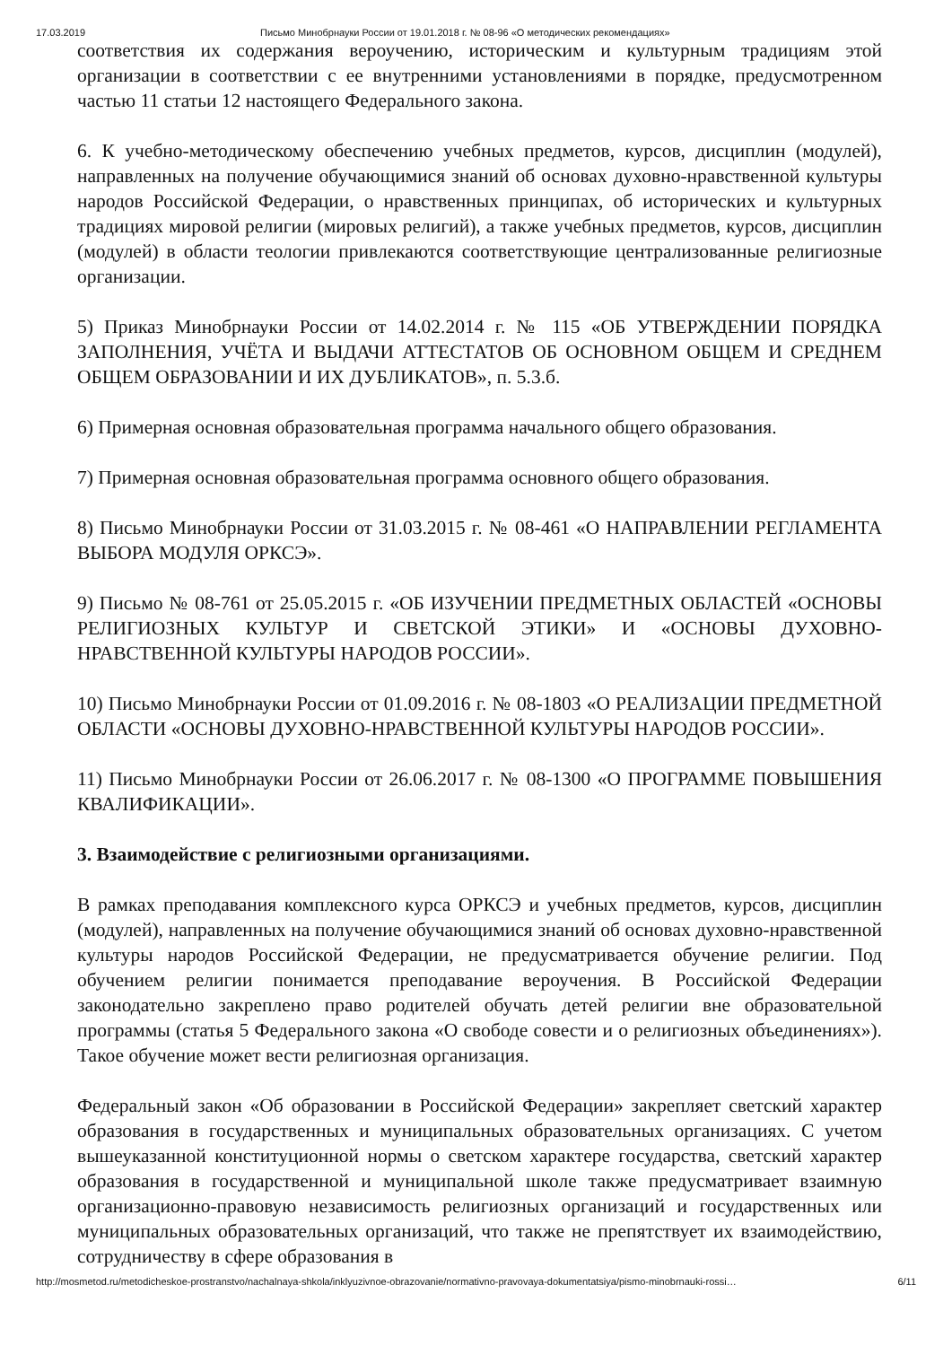17.03.2019 Письмо Минобрнауки России от 19.01.2018 г. № 08-96 «О методических рекомендациях»
соответствия их содержания вероучению, историческим и культурным традициям этой организации в соответствии с ее внутренними установлениями в порядке, предусмотренном частью 11 статьи 12 настоящего Федерального закона.
6. К учебно-методическому обеспечению учебных предметов, курсов, дисциплин (модулей), направленных на получение обучающимися знаний об основах духовно-нравственной культуры народов Российской Федерации, о нравственных принципах, об исторических и культурных традициях мировой религии (мировых религий), а также учебных предметов, курсов, дисциплин (модулей) в области теологии привлекаются соответствующие централизованные религиозные организации.
5) Приказ Минобрнауки России от 14.02.2014 г. № 115 «ОБ УТВЕРЖДЕНИИ ПОРЯДКА ЗАПОЛНЕНИЯ, УЧЁТА И ВЫДАЧИ АТТЕСТАТОВ ОБ ОСНОВНОМ ОБЩЕМ И СРЕДНЕМ ОБЩЕМ ОБРАЗОВАНИИ И ИХ ДУБЛИКАТОВ», п. 5.3.б.
6) Примерная основная образовательная программа начального общего образования.
7) Примерная основная образовательная программа основного общего образования.
8) Письмо Минобрнауки России от 31.03.2015 г. № 08-461 «О НАПРАВЛЕНИИ РЕГЛАМЕНТА ВЫБОРА МОДУЛЯ ОРКСЭ».
9) Письмо № 08-761 от 25.05.2015 г. «ОБ ИЗУЧЕНИИ ПРЕДМЕТНЫХ ОБЛАСТЕЙ «ОСНОВЫ РЕЛИГИОЗНЫХ КУЛЬТУР И СВЕТСКОЙ ЭТИКИ» И «ОСНОВЫ ДУХОВНО-НРАВСТВЕННОЙ КУЛЬТУРЫ НАРОДОВ РОССИИ».
10) Письмо Минобрнауки России от 01.09.2016 г. № 08-1803 «О РЕАЛИЗАЦИИ ПРЕДМЕТНОЙ ОБЛАСТИ «ОСНОВЫ ДУХОВНО-НРАВСТВЕННОЙ КУЛЬТУРЫ НАРОДОВ РОССИИ».
11) Письмо Минобрнауки России от 26.06.2017 г. № 08-1300 «О ПРОГРАММЕ ПОВЫШЕНИЯ КВАЛИФИКАЦИИ».
3. Взаимодействие с религиозными организациями.
В рамках преподавания комплексного курса ОРКСЭ и учебных предметов, курсов, дисциплин (модулей), направленных на получение обучающимися знаний об основах духовно-нравственной культуры народов Российской Федерации, не предусматривается обучение религии. Под обучением религии понимается преподавание вероучения. В Российской Федерации законодательно закреплено право родителей обучать детей религии вне образовательной программы (статья 5 Федерального закона «О свободе совести и о религиозных объединениях»). Такое обучение может вести религиозная организация.
Федеральный закон «Об образовании в Российской Федерации» закрепляет светский характер образования в государственных и муниципальных образовательных организациях. С учетом вышеуказанной конституционной нормы о светском характере государства, светский характер образования в государственной и муниципальной школе также предусматривает взаимную организационно-правовую независимость религиозных организаций и государственных или муниципальных образовательных организаций, что также не препятствует их взаимодействию, сотрудничеству в сфере образования в
http://mosmetod.ru/metodicheskoe-prostranstvo/nachalnaya-shkola/inklyuzivnoe-obrazovanie/normativno-pravovaya-dokumentatsiya/pismo-minobrnauki-rossi… 6/11